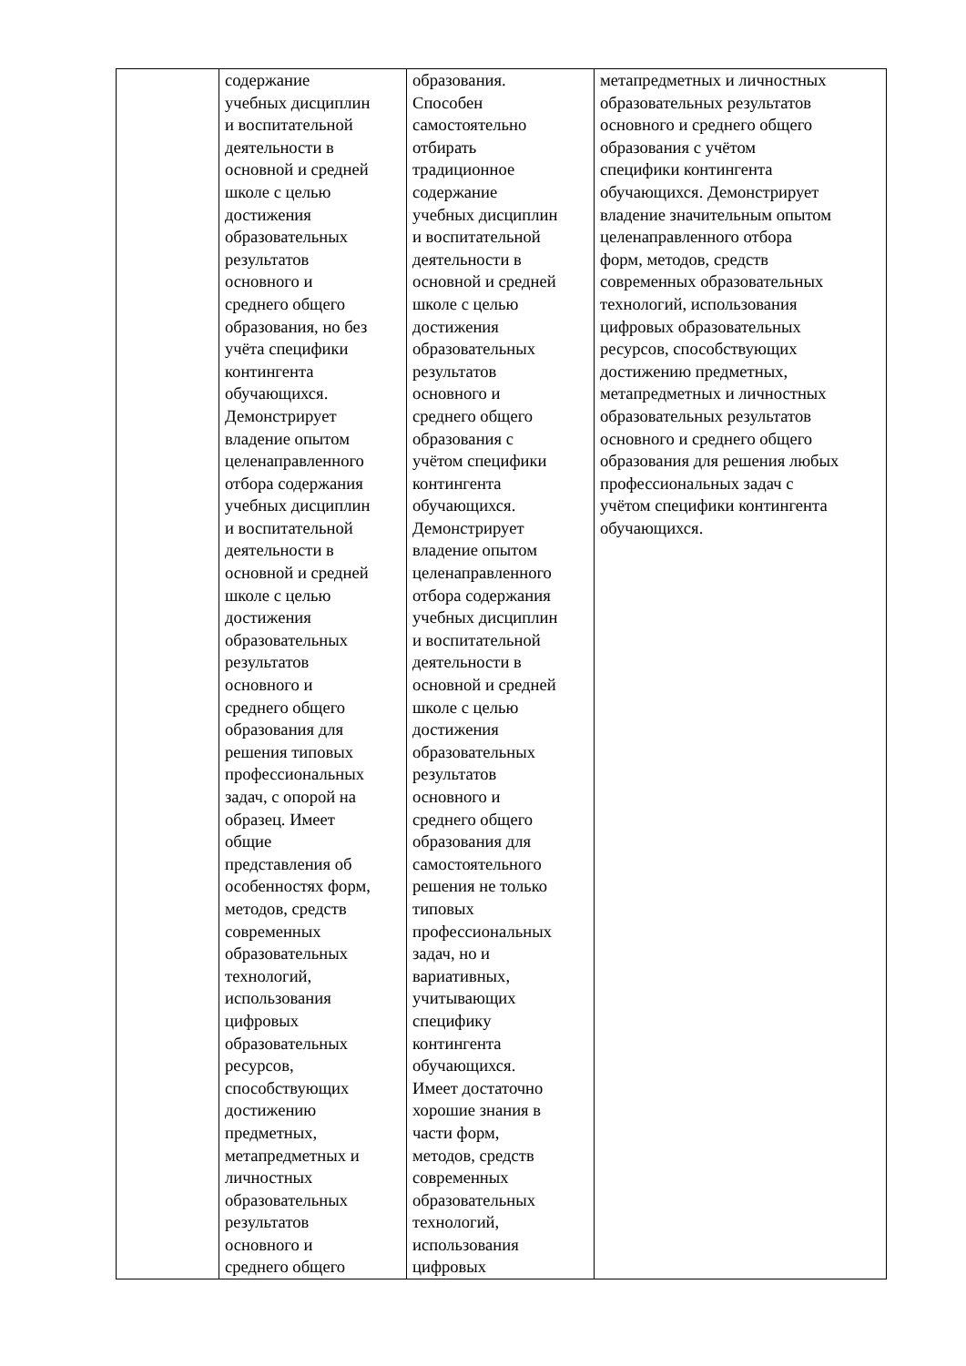| | содержание учебных дисциплин и воспитательной деятельности в основной и средней школе с целью достижения образовательных результатов основного и среднего общего образования, но без учёта специфики контингента обучающихся. Демонстрирует владение опытом целенаправленного отбора содержания учебных дисциплин и воспитательной деятельности в основной и средней школе с целью достижения образовательных результатов основного и среднего общего образования для решения типовых профессиональных задач, с опорой на образец. Имеет общие представления об особенностях форм, методов, средств современных образовательных технологий, использования цифровых образовательных ресурсов, способствующих достижению предметных, метапредметных и личностных образовательных результатов основного и среднего общего | образования. Способен самостоятельно отбирать традиционное содержание учебных дисциплин и воспитательной деятельности в основной и средней школе с целью достижения образовательных результатов основного и среднего общего образования с учётом специфики контингента обучающихся. Демонстрирует владение опытом целенаправленного отбора содержания учебных дисциплин и воспитательной деятельности в основной и средней школе с целью достижения образовательных результатов основного и среднего общего образования для самостоятельного решения не только типовых профессиональных задач, но и вариативных, учитывающих специфику контингента обучающихся. Имеет достаточно хорошие знания в части форм, методов, средств современных образовательных технологий, использования цифровых | метапредметных и личностных образовательных результатов основного и среднего общего образования с учётом специфики контингента обучающихся. Демонстрирует владение значительным опытом целенаправленного отбора форм, методов, средств современных образовательных технологий, использования цифровых образовательных ресурсов, способствующих достижению предметных, метапредметных и личностных образовательных результатов основного и среднего общего образования для решения любых профессиональных задач с учётом специфики контингента обучающихся. |